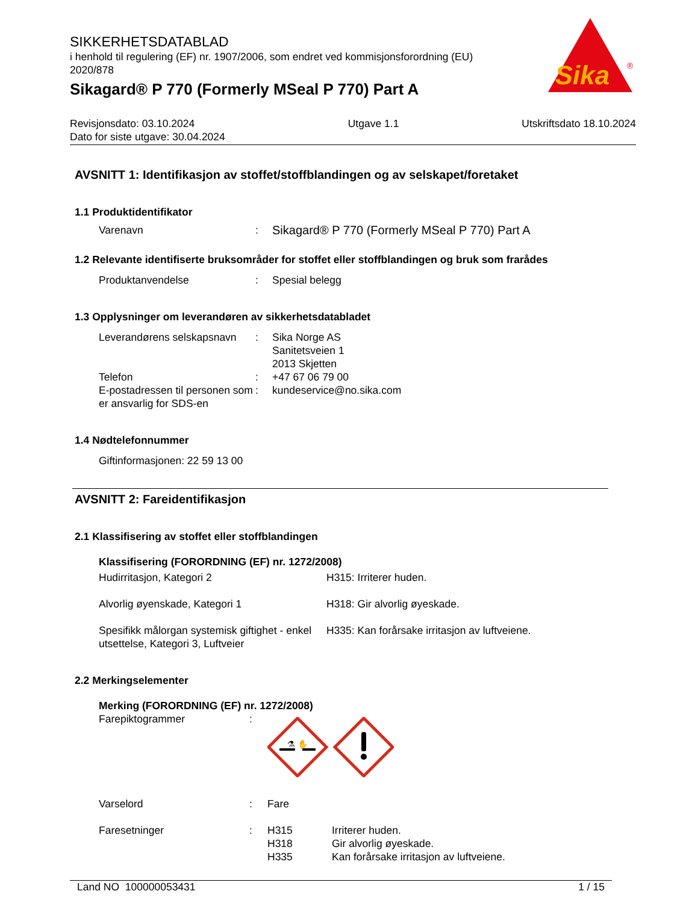Sika
®
SIKKERHETSDATABLAD
i henhold til regulering (EF) nr. 1907/2006, som endret ved kommisjonsforordning (EU) 2020/878
Sikagard® P 770 (Formerly MSeal P 770) Part A
Revisjonsdato: 03.10.2024
Dato for siste utgave: 30.04.2024
Utgave 1.1 Utskriftsdato 18.10.2024
AVSNITT 1: Identifikasjon av stoffet/stoffblandingen og av selskapet/foretaket
1.1 Produktidentifikator
Varenavn : Sikagard® P 770 (Formerly MSeal P 770) Part A
1.2 Relevante identifiserte bruksområder for stoffet eller stoffblandingen og bruk som frarådes
Produktanvendelse : Spesial belegg
1.3 Opplysninger om leverandøren av sikkerhetsdatabladet
Leverandørens selskapsnavn
: Sika Norge AS
Sanitetsveien 1
2013 Skjetten
Telefon : +47 67 06 79 00
E-postadressen til personen som er ansvarlig for SDS-en
: kundeservice@no.sika.com
1.4 Nødtelefonnummer
Giftinformasjonen: 22 59 13 00
AVSNITT 2: Fareidentifikasjon
2.1 Klassifisering av stoffet eller stoffblandingen
Klassifisering (FORORDNING (EF) nr. 1272/2008)
Hudirritasjon, Kategori 2 H315: Irriterer huden.
Alvorlig øyenskade, Kategori 1 H318: Gir alvorlig øyeskade.
Spesifikk målorgan systemisk giftighet - enkel utsettelse, Kategori 3, Luftveier
H335: Kan forårsake irritasjon av luftveiene.
2.2 Merkingselementer
Merking (FORORDNING (EF) nr. 1272/2008)
Farepiktogrammer :
⚗ ✋
Varselord : Fare
Faresetninger : H315
H318
H335
Irriterer huden.
Gir alvorlig øyeskade.
Kan forårsake irritasjon av luftveiene.
Land NO 100000053431 1 / 15